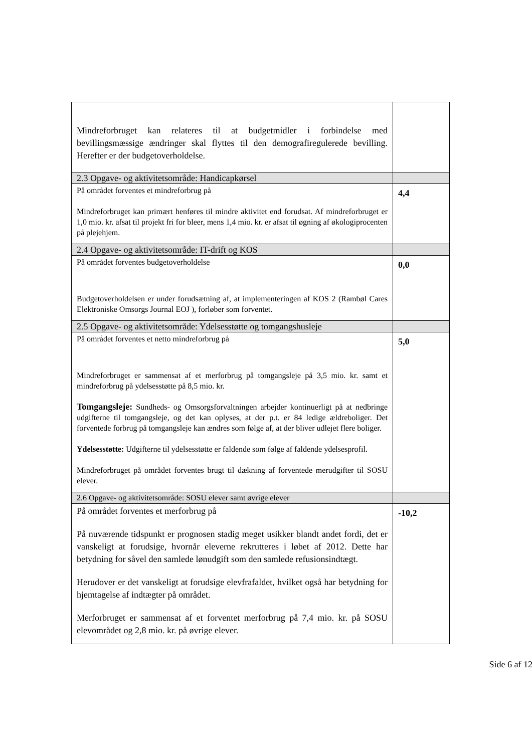| Mindreforbruget kan relateres til at budgetmidler i forbindelse med bevillingsmæssige ændringer skal flyttes til den demografiregulerede bevilling. Herefter er der budgetoverholdelse. | |
| 2.3 Opgave- og aktivitetsområde: Handicapkørsel | |
| På området forventes et mindreforbrug på Mindreforbruget kan primært henføres til mindre aktivitet end forudsat. Af mindreforbruget er 1,0 mio. kr. afsat til projekt fri for bleer, mens 1,4 mio. kr. er afsat til øgning af økologiprocenten på plejehjem. | 4,4 |
| 2.4 Opgave- og aktivitetsområde: IT-drift og KOS | |
| På området forventes budgetoverholdelse Budgetoverholdelsen er under forudsætning af, at implementeringen af KOS 2 (Rambøl Cares Elektroniske Omsorgs Journal EOJ ), forløber som forventet. | 0,0 |
| 2.5 Opgave- og aktivitetsområde: Ydelsesstøtte og tomgangshusleje | |
| På området forventes et netto mindreforbrug på Mindreforbruget er sammensat af et merforbrug på tomgangsleje på 3,5 mio. kr. samt et mindreforbrug på ydelsesstøtte på 8,5 mio. kr. Tomgangsleje: Sundheds- og Omsorgsforvaltningen arbejder kontinuerligt på at nedbringe udgifterne til tomgangsleje, og det kan oplyses, at der p.t. er 84 ledige ældreboliger. Det forventede forbrug på tomgangsleje kan ændres som følge af, at der bliver udlejet flere boliger. Ydelsesstøtte: Udgifterne til ydelsesstøtte er faldende som følge af faldende ydelsesprofil. Mindreforbruget på området forventes brugt til dækning af forventede merudgifter til SOSU elever. | 5,0 |
| 2.6 Opgave- og aktivitetsområde: SOSU elever samt øvrige elever | |
| På området forventes et merforbrug på På nuværende tidspunkt er prognosen stadig meget usikker blandt andet fordi, det er vanskeligt at forudsige, hvornår eleverne rekrutteres i løbet af 2012. Dette har betydning for såvel den samlede lønudgift som den samlede refusionsindtægt. Herudover er det vanskeligt at forudsige elevfrafaldet, hvilket også har betydning for hjemtagelse af indtægter på området. Merforbruget er sammensat af et forventet merforbrug på 7,4 mio. kr. på SOSU elevområdet og 2,8 mio. kr. på øvrige elever. | -10,2 |
Side 6 af 12